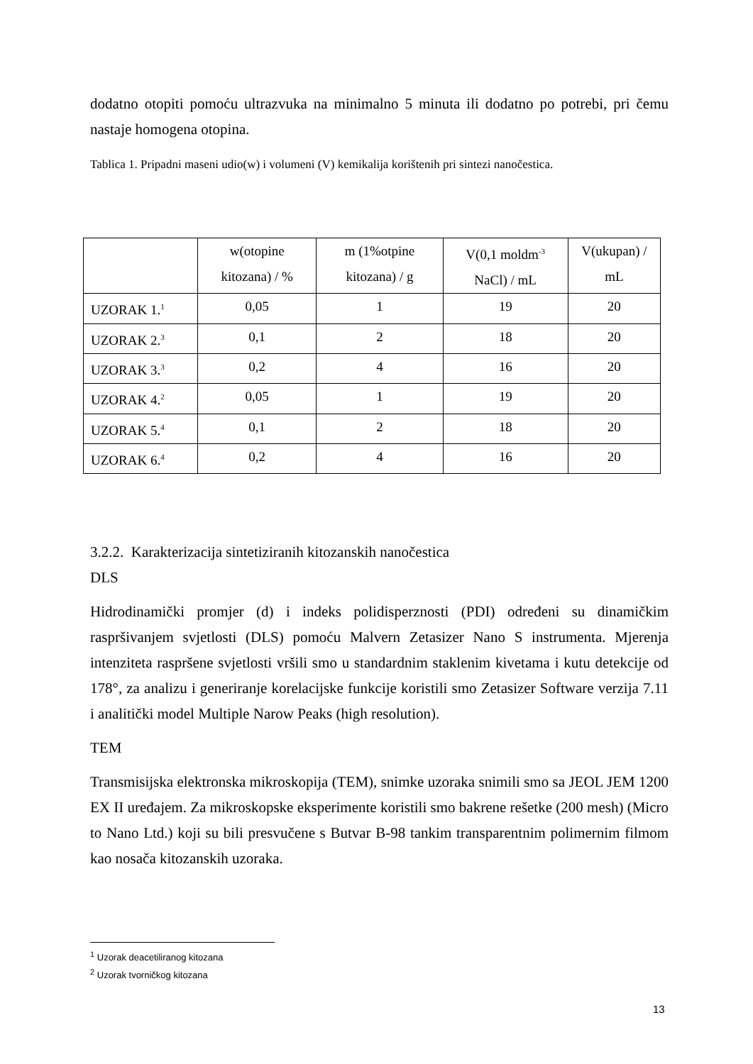dodatno otopiti pomoću ultrazvuka na minimalno 5 minuta ili dodatno po potrebi, pri čemu nastaje homogena otopina.
Tablica 1. Pripadni maseni udio(w) i volumeni (V) kemikalija korištenih pri sintezi nanočestica.
| | w(otopine kitozana) / % | m (1%otpine kitozana) / g | V(0,1 moldm<sup>-3</sup> NaCl) / mL | V(ukupan) / mL |
| --- | --- | --- | --- | --- |
| UZORAK 1.<sup>1</sup> | 0,05 | 1 | 19 | 20 |
| UZORAK 2.<sup>3</sup> | 0,1 | 2 | 18 | 20 |
| UZORAK 3.<sup>3</sup> | 0,2 | 4 | 16 | 20 |
| UZORAK 4.<sup>2</sup> | 0,05 | 1 | 19 | 20 |
| UZORAK 5.<sup>4</sup> | 0,1 | 2 | 18 | 20 |
| UZORAK 6.<sup>4</sup> | 0,2 | 4 | 16 | 20 |
3.2.2. Karakterizacija sintetiziranih kitozanskih nanočestica
DLS
Hidrodinamički promjer (d) i indeks polidisperznosti (PDI) određeni su dinamičkim raspršivanjem svjetlosti (DLS) pomoću Malvern Zetasizer Nano S instrumenta. Mjerenja intenziteta raspršene svjetlosti vršili smo u standardnim staklenim kivetama i kutu detekcije od 178°, za analizu i generiranje korelacijske funkcije koristili smo Zetasizer Software verzija 7.11 i analitički model Multiple Narow Peaks (high resolution).
TEM
Transmisijska elektronska mikroskopija (TEM), snimke uzoraka snimili smo sa JEOL JEM 1200 EX II uređajem. Za mikroskopske eksperimente koristili smo bakrene rešetke (200 mesh) (Micro to Nano Ltd.) koji su bili presvučene s Butvar B-98 tankim transparentnim polimernim filmom kao nosača kitozanskih uzoraka.
<sup>1</sup> Uzorak deacetiliranog kitozana
<sup>2</sup> Uzorak tvorničkog kitozana
13